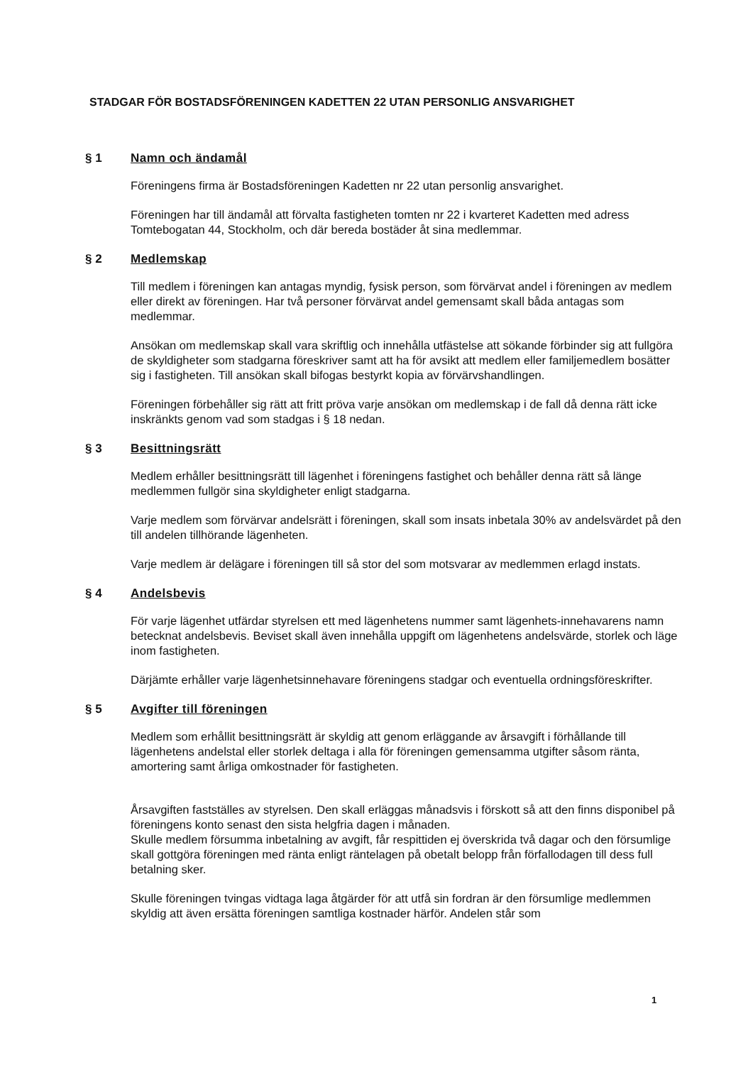STADGAR FÖR BOSTADSFÖRENINGEN KADETTEN 22 UTAN PERSONLIG ANSVARIGHET
§ 1 Namn och ändamål
Föreningens firma är Bostadsföreningen Kadetten nr 22 utan personlig ansvarighet.
Föreningen har till ändamål att förvalta fastigheten tomten nr 22 i kvarteret Kadetten med adress Tomtebogatan 44, Stockholm, och där bereda bostäder åt sina medlemmar.
§ 2 Medlemskap
Till medlem i föreningen kan antagas myndig, fysisk person, som förvärvat andel i föreningen av medlem eller direkt av föreningen. Har två personer förvärvat andel gemensamt skall båda antagas som medlemmar.
Ansökan om medlemskap skall vara skriftlig och innehålla utfästelse att sökande förbinder sig att fullgöra de skyldigheter som stadgarna föreskriver samt att ha för avsikt att medlem eller familjemedlem bosätter sig i fastigheten. Till ansökan skall bifogas bestyrkt kopia av förvärvshandlingen.
Föreningen förbehåller sig rätt att fritt pröva varje ansökan om medlemskap i de fall då denna rätt icke inskränkts genom vad som stadgas i § 18 nedan.
§ 3 Besittningsrätt
Medlem erhåller besittningsrätt till lägenhet i föreningens fastighet och behåller denna rätt så länge medlemmen fullgör sina skyldigheter enligt stadgarna.
Varje medlem som förvärvar andelsrätt i föreningen, skall som insats inbetala 30% av andelsvärdet på den till andelen tillhörande lägenheten.
Varje medlem är delägare i föreningen till så stor del som motsvarar av medlemmen erlagd instats.
§ 4 Andelsbevis
För varje lägenhet utfärdar styrelsen ett med lägenhetens nummer samt lägenhets-innehavarens namn betecknat andelsbevis. Beviset skall även innehålla uppgift om lägenhetens andelsvärde, storlek och läge inom fastigheten.
Därjämte erhåller varje lägenhetsinnehavare föreningens stadgar och eventuella ordningsföreskrifter.
§ 5 Avgifter till föreningen
Medlem som erhållit besittningsrätt är skyldig att genom erläggande av årsavgift i förhållande till lägenhetens andelstal eller storlek deltaga i alla för föreningen gemensamma utgifter såsom ränta, amortering samt årliga omkostnader för fastigheten.
Årsavgiften fastställes av styrelsen. Den skall erläggas månadsvis i förskott så att den finns disponibel på föreningens konto senast den sista helgfria dagen i månaden.
Skulle medlem försumma inbetalning av avgift, får respittiden ej överskrida två dagar och den försumlige skall gottgöra föreningen med ränta enligt räntelagen på obetalt belopp från förfallodagen till dess full betalning sker.
Skulle föreningen tvingas vidtaga laga åtgärder för att utfå sin fordran är den försumlige medlemmen skyldig att även ersätta föreningen samtliga kostnader härför. Andelen står som
1